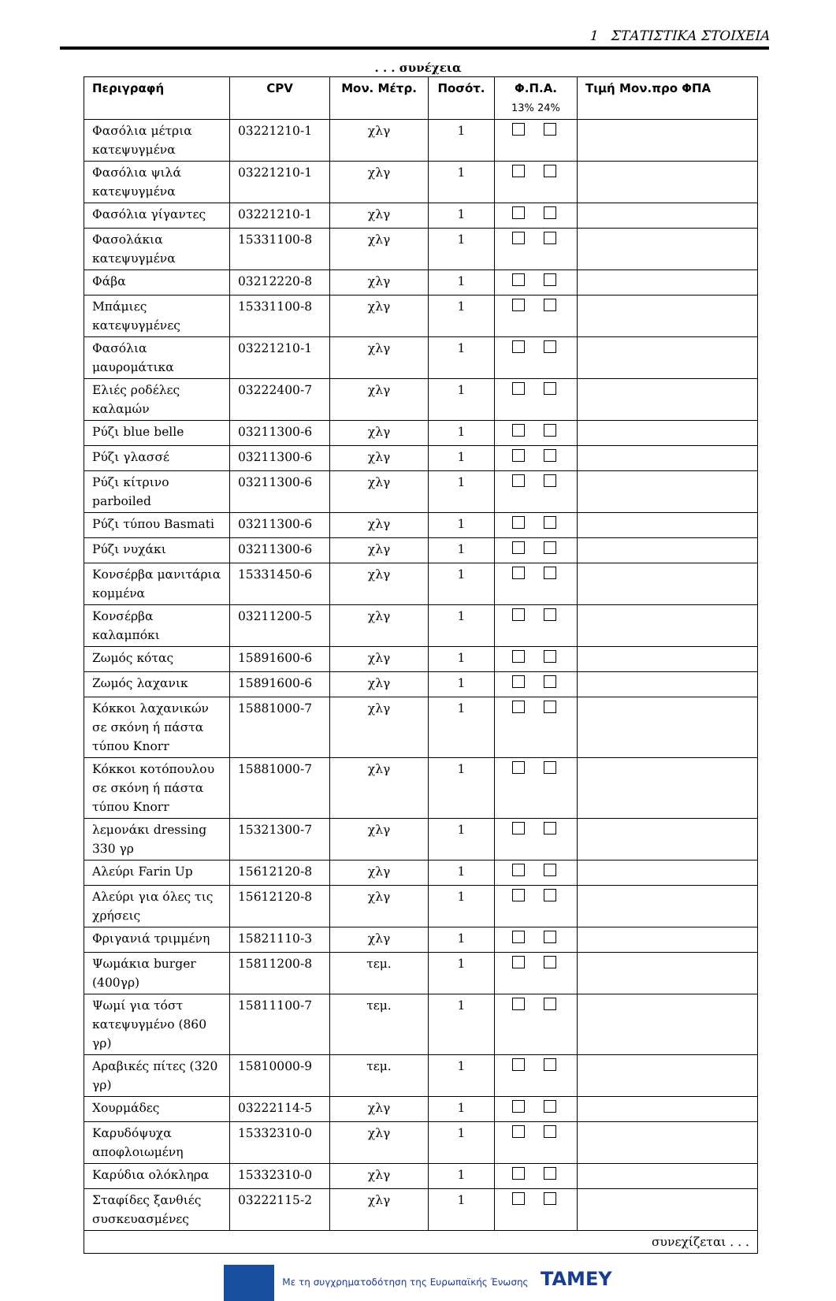1 ΣΤΑΤΙΣΤΙΚΑ ΣΤΟΙΧΕΙΑ
. . . συνέχεια
| Περιγραφή | CPV | Μον. Μέτρ. | Ποσότ. | Φ.Π.Α. 13% 24% | Τιμή Μον.προ ΦΠΑ |
| --- | --- | --- | --- | --- | --- |
| Φασόλια μέτρια κατεψυγμένα | 03221210-1 | χλγ | 1 | | |
| Φασόλια ψιλά κατεψυγμένα | 03221210-1 | χλγ | 1 | | |
| Φασόλια γίγαντες | 03221210-1 | χλγ | 1 | | |
| Φασολάκια κατεψυγμένα | 15331100-8 | χλγ | 1 | | |
| Φάβα | 03212220-8 | χλγ | 1 | | |
| Μπάμιες κατεψυγμένες | 15331100-8 | χλγ | 1 | | |
| Φασόλια μαυρομάτικα | 03221210-1 | χλγ | 1 | | |
| Ελιές ροδέλες καλαμών | 03222400-7 | χλγ | 1 | | |
| Ρύζι blue belle | 03211300-6 | χλγ | 1 | | |
| Ρύζι γλασσέ | 03211300-6 | χλγ | 1 | | |
| Ρύζι κίτρινο parboiled | 03211300-6 | χλγ | 1 | | |
| Ρύζι τύπου Basmati | 03211300-6 | χλγ | 1 | | |
| Ρύζι νυχάκι | 03211300-6 | χλγ | 1 | | |
| Κονσέρβα μανιτάρια κομμένα | 15331450-6 | χλγ | 1 | | |
| Κονσέρβα καλαμπόκι | 03211200-5 | χλγ | 1 | | |
| Ζωμός κότας | 15891600-6 | χλγ | 1 | | |
| Ζωμός λαχανικ | 15891600-6 | χλγ | 1 | | |
| Κόκκοι λαχανικών σε σκόνη ή πάστα τύπου Knorr | 15881000-7 | χλγ | 1 | | |
| Κόκκοι κοτόπουλου σε σκόνη ή πάστα τύπου Knorr | 15881000-7 | χλγ | 1 | | |
| λεμονάκι dressing 330 γρ | 15321300-7 | χλγ | 1 | | |
| Αλεύρι Farin Up | 15612120-8 | χλγ | 1 | | |
| Αλεύρι για όλες τις χρήσεις | 15612120-8 | χλγ | 1 | | |
| Φριγανιά τριμμένη | 15821110-3 | χλγ | 1 | | |
| Ψωμάκια burger (400γρ) | 15811200-8 | τεμ. | 1 | | |
| Ψωμί για τόστ κατεψυγμένο (860 γρ) | 15811100-7 | τεμ. | 1 | | |
| Αραβικές πίτες (320 γρ) | 15810000-9 | τεμ. | 1 | | |
| Χουρμάδες | 03222114-5 | χλγ | 1 | | |
| Καρυδόψυχα αποφλοιωμένη | 15332310-0 | χλγ | 1 | | |
| Καρύδια ολόκληρα | 15332310-0 | χλγ | 1 | | |
| Σταφίδες ξανθιές συσκευασμένες | 03222115-2 | χλγ | 1 | | |
| συνεχίζεται . . . | | | | | |
Με τη συγχρηματοδότηση της Ευρωπαϊκής Ένωσης TAMEY